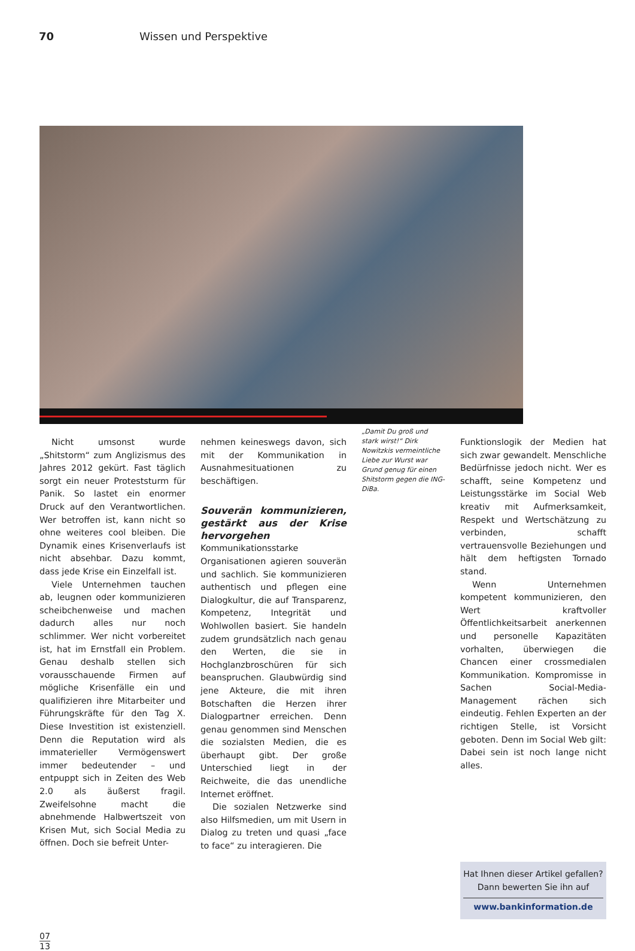70 Wissen und Perspektive
Nicht umsonst wurde „Shitstorm“ zum Anglizismus des Jahres 2012 gekürt. Fast täglich sorgt ein neuer Proteststurm für Panik. So lastet ein enormer Druck auf den Verantwortlichen. Wer betroffen ist, kann nicht so ohne weiteres cool bleiben. Die Dynamik eines Krisenverlaufs ist nicht absehbar. Dazu kommt, dass jede Krise ein Einzelfall ist.
Viele Unternehmen tauchen ab, leugnen oder kommunizieren scheibchenweise und machen dadurch alles nur noch schlimmer. Wer nicht vorbereitet ist, hat im Ernstfall ein Problem. Genau deshalb stellen sich vorausschauende Firmen auf mögliche Krisenfälle ein und qualifizieren ihre Mitarbeiter und Führungskräfte für den Tag X. Diese Investition ist existenziell. Denn die Reputation wird als immaterieller Vermögenswert immer bedeutender – und entpuppt sich in Zeiten des Web 2.0 als äußerst fragil. Zweifelsohne macht die abnehmende Halbwertszeit von Krisen Mut, sich Social Media zu öffnen. Doch sie befreit Unter-
nehmen keineswegs davon, sich mit der Kommunikation in Ausnahmesituationen zu beschäftigen.
Souverän kommunizieren, gestärkt aus der Krise hervorgehen
Kommunikationsstarke Organisationen agieren souverän und sachlich. Sie kommunizieren authentisch und pflegen eine Dialogkultur, die auf Transparenz, Kompetenz, Integrität und Wohlwollen basiert. Sie handeln zudem grundsätzlich nach genau den Werten, die sie in Hochglanzbroschüren für sich beanspruchen. Glaubwürdig sind jene Akteure, die mit ihren Botschaften die Herzen ihrer Dialogpartner erreichen. Denn genau genommen sind Menschen die sozialsten Medien, die es überhaupt gibt. Der große Unterschied liegt in der Reichweite, die das unendliche Internet eröffnet.
Die sozialen Netzwerke sind also Hilfsmedien, um mit Usern in Dialog zu treten und quasi „face to face“ zu interagieren. Die
„Damit Du groß und stark wirst!“ Dirk Nowitzkis vermeintliche Liebe zur Wurst war Grund genug für einen Shitstorm gegen die ING-DiBa.
Funktionslogik der Medien hat sich zwar gewandelt. Menschliche Bedürfnisse jedoch nicht. Wer es schafft, seine Kompetenz und Leistungsstärke im Social Web kreativ mit Aufmerksamkeit, Respekt und Wertschätzung zu verbinden, schafft vertrauensvolle Beziehungen und hält dem heftigsten Tornado stand.
Wenn Unternehmen kompetent kommunizieren, den Wert kraftvoller Öffentlichkeitsarbeit anerkennen und personelle Kapazitäten vorhalten, überwiegen die Chancen einer crossmedialen Kommunikation. Kompromisse in Sachen Social-Media-Management rächen sich eindeutig. Fehlen Experten an der richtigen Stelle, ist Vorsicht geboten. Denn im Social Web gilt: Dabei sein ist noch lange nicht alles.
Hat Ihnen dieser Artikel gefallen?
Dann bewerten Sie ihn auf
www.bankinformation.de
07
13